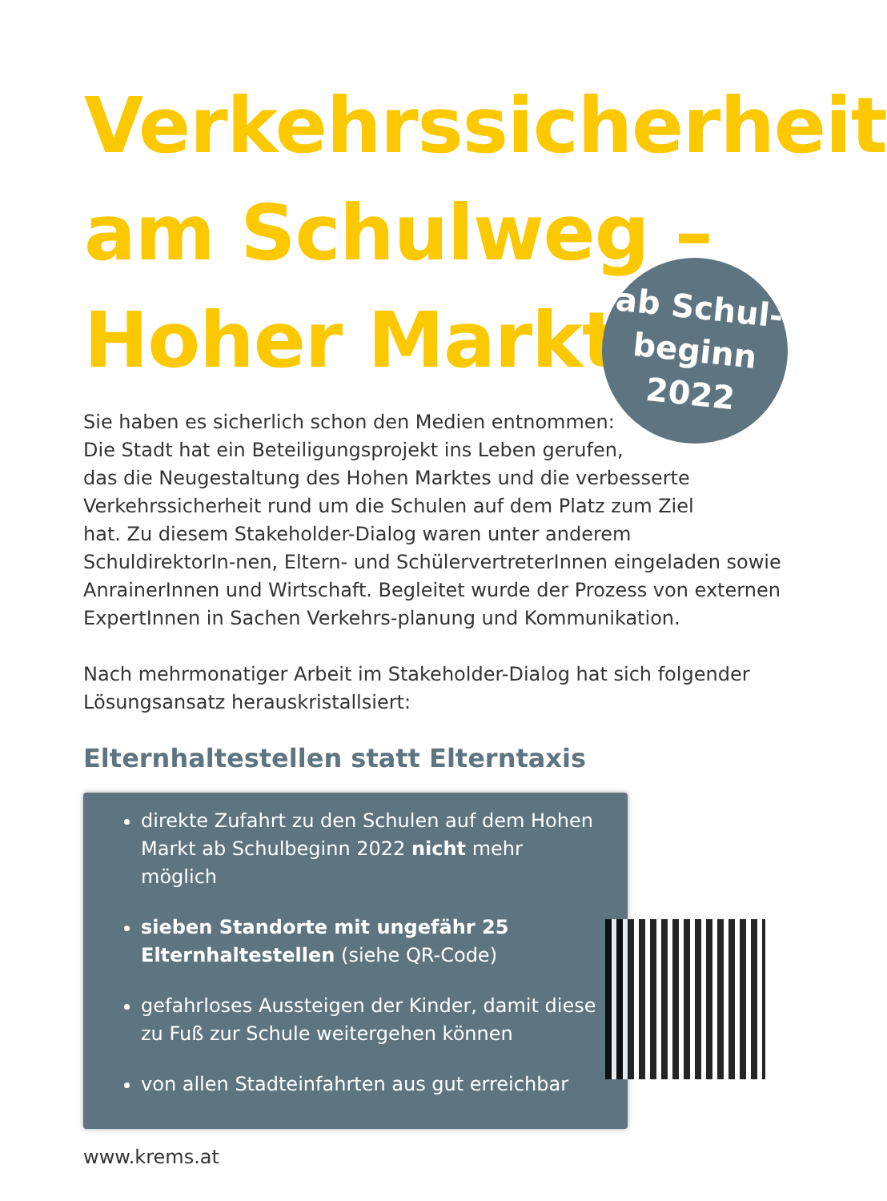Verkehrssicherheit
am Schulweg –
Hoher Markt
ab Schul-
beginn
2022
Sie haben es sicherlich schon den Medien entnommen:
Die Stadt hat ein Beteiligungsprojekt ins Leben gerufen,
das die Neugestaltung des Hohen Marktes und die verbesserte
Verkehrssicherheit rund um die Schulen auf dem Platz zum Ziel
hat. Zu diesem Stakeholder-Dialog waren unter anderem SchuldirektorIn-nen, Eltern- und SchülervertreterInnen eingeladen sowie AnrainerInnen und Wirtschaft. Begleitet wurde der Prozess von externen ExpertInnen in Sachen Verkehrs-planung und Kommunikation.
Nach mehrmonatiger Arbeit im Stakeholder-Dialog hat sich folgender
Lösungsansatz herauskristallsiert:
Elternhaltestellen statt Elterntaxis
direkte Zufahrt zu den Schulen auf dem Hohen Markt ab Schulbeginn 2022 nicht mehr möglich
sieben Standorte mit ungefähr 25 Elternhaltestellen (siehe QR-Code)
gefahrloses Aussteigen der Kinder, damit diese zu Fuß zur Schule weitergehen können
von allen Stadteinfahrten aus gut erreichbar
www.krems.at